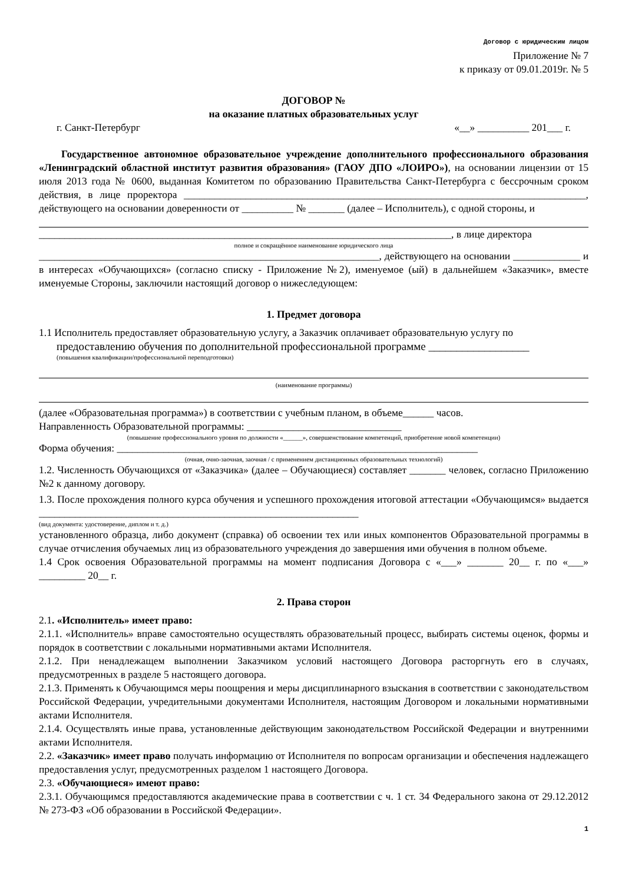Договор с юридическим лицом
Приложение № 7
к приказу от 09.01.2019г. № 5
ДОГОВОР №
на оказание платных образовательных услуг
г. Санкт-Петербург «__» __________ 201___ г.
Государственное автономное образовательное учреждение дополнительного профессионального образования «Ленинградский областной институт развития образования» (ГАОУ ДПО «ЛОИРО»), на основании лицензии от 15 июля 2013 года № 0600, выданная Комитетом по образованию Правительства Санкт-Петербурга с бессрочным сроком действия, в лице проректора ______________________________________________________________________________, действующего на основании доверенности от __________ № _______ (далее – Исполнитель), с одной стороны, и
________________________________________________________________________________, в лице директора
полное и сокращённое наименование юридического лица
__________________________________________________________________, действующего на основании _____________ и в интересах «Обучающихся» (согласно списку - Приложение №2), именуемое (ый) в дальнейшем «Заказчик», вместе именуемые Стороны, заключили настоящий договор о нижеследующем:
1. Предмет договора
1.1 Исполнитель предоставляет образовательную услугу, а Заказчик оплачивает образовательную услугу по
предоставлению обучения по дополнительной профессиональной программе __________________
(повышения квалификации/профессиональной переподготовки)
(наименование программы)
(далее «Образовательная программа») в соответствии с учебным планом, в объеме______ часов.
Направленность Образовательной программы: ______________________________
(повышение профессионального уровня по должности «______», совершенствование компетенций, приобретение новой компетенции)
Форма обучения: ______________________________________________________________________
(очная, очно-заочная, заочная / с применением дистанционных образовательных технологий)
1.2. Численность Обучающихся от «Заказчика» (далее – Обучающиеся) составляет _______ человек, согласно Приложению №2 к данному договору.
1.3. После прохождения полного курса обучения и успешного прохождения итоговой аттестации «Обучающимся» выдается ______________________________________________________________
(вид документа: удостоверение, диплом и т. д.)
установленного образца, либо документ (справка) об освоении тех или иных компонентов Образовательной программы в случае отчисления обучаемых лиц из образовательного учреждения до завершения ими обучения в полном объеме.
1.4 Срок освоения Образовательной программы на момент подписания Договора с «___» _______ 20__ г. по «___» _________ 20__ г.
2. Права сторон
2.1. «Исполнитель» имеет право:
2.1.1. «Исполнитель» вправе самостоятельно осуществлять образовательный процесс, выбирать системы оценок, формы и порядок в соответствии с локальными нормативными актами Исполнителя.
2.1.2. При ненадлежащем выполнении Заказчиком условий настоящего Договора расторгнуть его в случаях, предусмотренных в разделе 5 настоящего договора.
2.1.3. Применять к Обучающимся меры поощрения и меры дисциплинарного взыскания в соответствии с законодательством Российской Федерации, учредительными документами Исполнителя, настоящим Договором и локальными нормативными актами Исполнителя.
2.1.4. Осуществлять иные права, установленные действующим законодательством Российской Федерации и внутренними актами Исполнителя.
2.2. «Заказчик» имеет право получать информацию от Исполнителя по вопросам организации и обеспечения надлежащего предоставления услуг, предусмотренных разделом 1 настоящего Договора.
2.3. «Обучающиеся» имеют право:
2.3.1. Обучающимся предоставляются академические права в соответствии с ч. 1 ст. 34 Федерального закона от 29.12.2012 № 273-ФЗ «Об образовании в Российской Федерации».
1